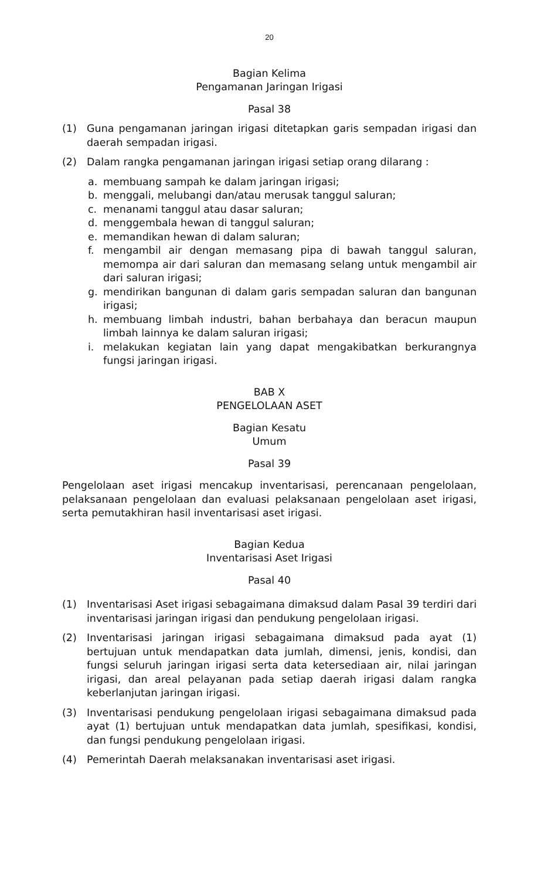20
Bagian Kelima
Pengamanan Jaringan Irigasi
Pasal 38
(1) Guna pengamanan jaringan irigasi ditetapkan garis sempadan irigasi dan daerah sempadan irigasi.
(2) Dalam rangka pengamanan jaringan irigasi setiap orang dilarang :
a. membuang sampah ke dalam jaringan irigasi;
b. menggali, melubangi dan/atau merusak tanggul saluran;
c. menanami tanggul atau dasar saluran;
d. menggembala hewan di tanggul saluran;
e. memandikan hewan di dalam saluran;
f. mengambil air dengan memasang pipa di bawah tanggul saluran, memompa air dari saluran dan memasang selang untuk mengambil air dari saluran irigasi;
g. mendirikan bangunan di dalam garis sempadan saluran dan bangunan irigasi;
h. membuang limbah industri, bahan berbahaya dan beracun maupun limbah lainnya ke dalam saluran irigasi;
i. melakukan kegiatan lain yang dapat mengakibatkan berkurangnya fungsi jaringan irigasi.
BAB X
PENGELOLAAN ASET
Bagian Kesatu
Umum
Pasal 39
Pengelolaan aset irigasi mencakup inventarisasi, perencanaan pengelolaan, pelaksanaan pengelolaan dan evaluasi pelaksanaan pengelolaan aset irigasi, serta pemutakhiran hasil inventarisasi aset irigasi.
Bagian Kedua
Inventarisasi Aset Irigasi
Pasal 40
(1) Inventarisasi Aset irigasi sebagaimana dimaksud dalam Pasal 39 terdiri dari inventarisasi jaringan irigasi dan pendukung pengelolaan irigasi.
(2) Inventarisasi jaringan irigasi sebagaimana dimaksud pada ayat (1) bertujuan untuk mendapatkan data jumlah, dimensi, jenis, kondisi, dan fungsi seluruh jaringan irigasi serta data ketersediaan air, nilai jaringan irigasi, dan areal pelayanan pada setiap daerah irigasi dalam rangka keberlanjutan jaringan irigasi.
(3) Inventarisasi pendukung pengelolaan irigasi sebagaimana dimaksud pada ayat (1) bertujuan untuk mendapatkan data jumlah, spesifikasi, kondisi, dan fungsi pendukung pengelolaan irigasi.
(4) Pemerintah Daerah melaksanakan inventarisasi aset irigasi.